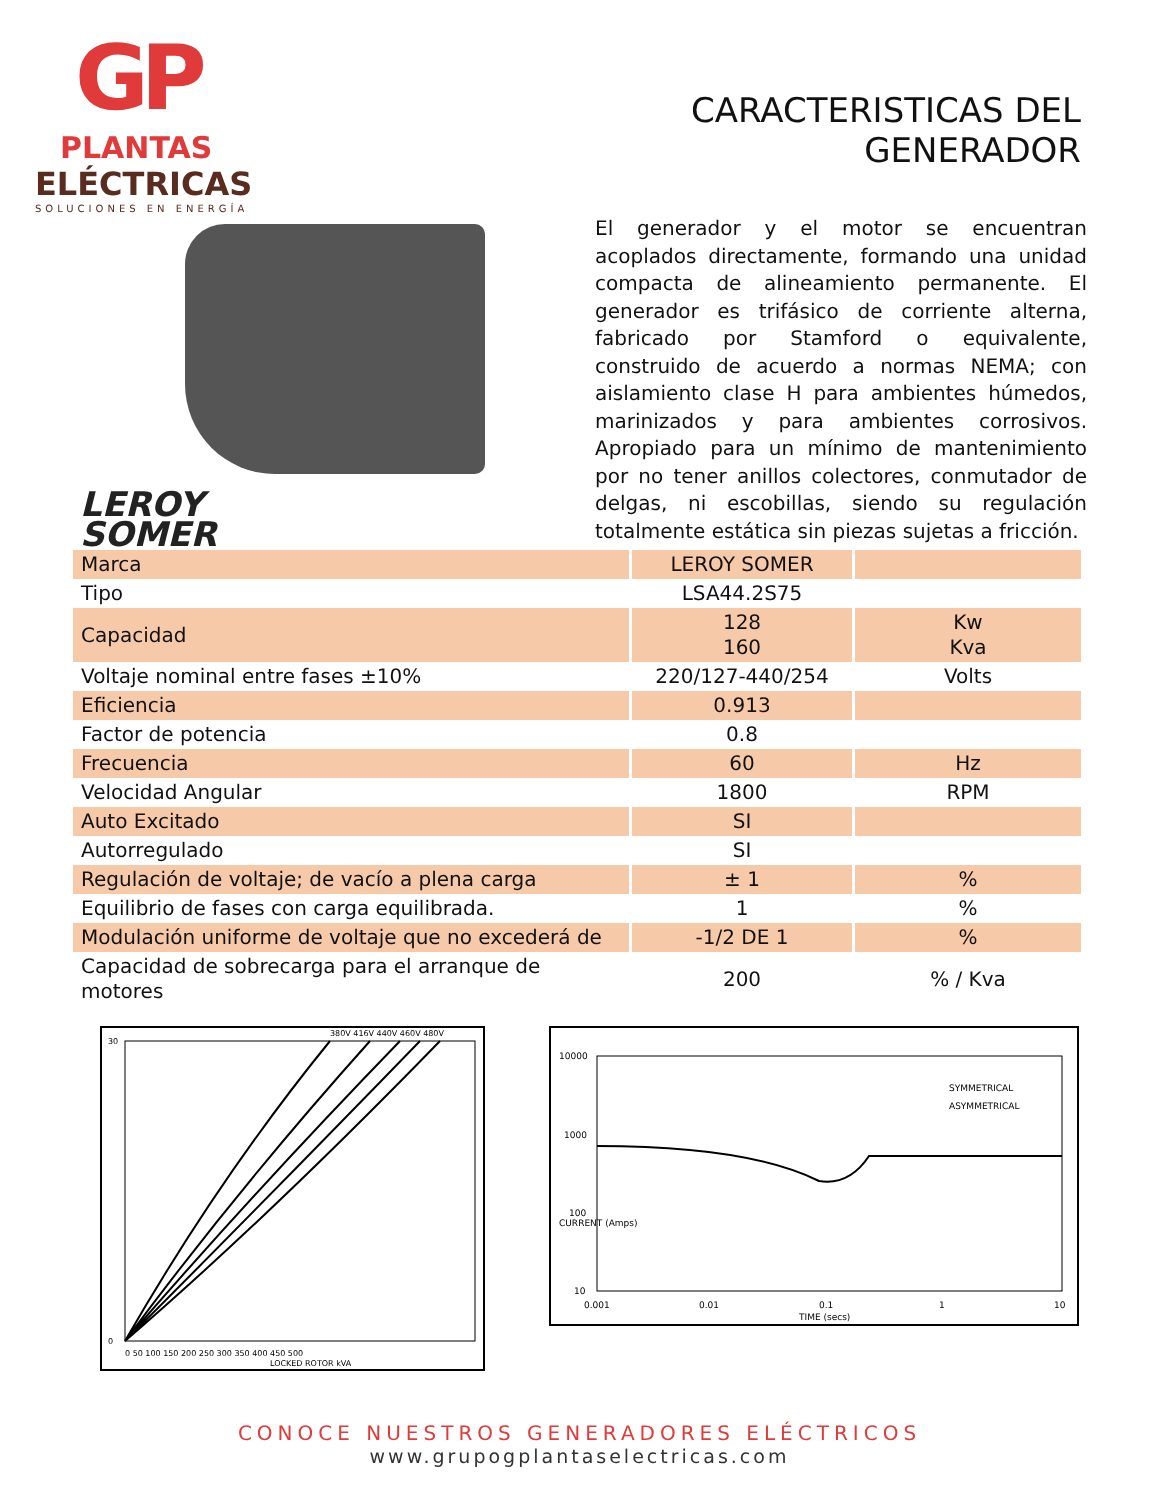GP
PLANTAS
ELÉCTRICAS
SOLUCIONES EN ENERGÍA
LEROY
SOMER
CARACTERISTICAS DEL GENERADOR
El generador y el motor se encuentran acoplados directamente, formando una unidad compacta de alineamiento permanente. El generador es trifásico de corriente alterna, fabricado por Stamford o equivalente, construido de acuerdo a normas NEMA; con aislamiento clase H para ambientes húmedos, marinizados y para ambientes corrosivos. Apropiado para un mínimo de mantenimiento por no tener anillos colectores, conmutador de delgas, ni escobillas, siendo su regulación totalmente estática sin piezas sujetas a fricción.
| Marca | LEROY SOMER | |
| Tipo | LSA44.2S75 | |
| Capacidad | 128 160 | Kw Kva |
| Voltaje nominal entre fases ±10% | 220/127-440/254 | Volts |
| Eficiencia | 0.913 | |
| Factor de potencia | 0.8 | |
| Frecuencia | 60 | Hz |
| Velocidad Angular | 1800 | RPM |
| Auto Excitado | SI | |
| Autorregulado | SI | |
| Regulación de voltaje; de vacío a plena carga | ± 1 | % |
| Equilibrio de fases con carga equilibrada. | 1 | % |
| Modulación uniforme de voltaje que no excederá de | -1/2 DE 1 | % |
| Capacidad de sobrecarga para el arranque de motores | 200 | % / Kva |
30
0
380V 416V 440V 460V 480V
0 50 100 150 200 250 300 350 400 450 500
LOCKED ROTOR kVA
10000
1000
100
10
0.001
0.01
0.1
1
10
TIME (secs)
CURRENT (Amps)
SYMMETRICAL
ASYMMETRICAL
CONOCE NUESTROS GENERADORES ELÉCTRICOS
www.grupogplantaselectricas.com